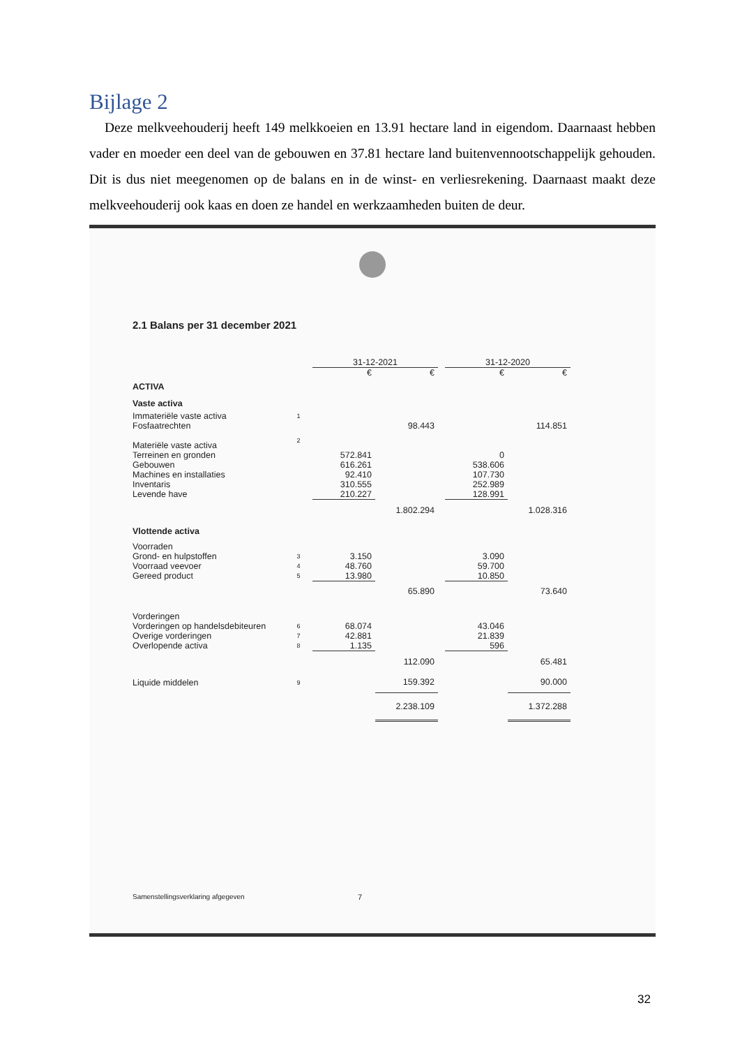Bijlage 2
Deze melkveehouderij heeft 149 melkkoeien en 13.91 hectare land in eigendom. Daarnaast hebben vader en moeder een deel van de gebouwen en 37.81 hectare land buitenvennootschappelijk gehouden. Dit is dus niet meegenomen op de balans en in de winst- en verliesrekening. Daarnaast maakt deze melkveehouderij ook kaas en doen ze handel en werkzaamheden buiten de deur.
2.1 Balans per 31 december 2021
| | | 31-12-2021 | | | 31-12-2020 | |
| --- | --- | --- | --- | --- | --- | --- |
| | | € | € | | € | € |
| ACTIVA | | | | | | |
| Vaste activa | | | | | | |
| Immateriële vaste activa | 1 | | | | | |
| Fosfaatrechten | | | 98.443 | | | 114.851 |
| Materiële vaste activa | 2 | | | | | |
| Terreinen en gronden | | 572.841 | | | 0 | |
| Gebouwen | | 616.261 | | | 538.606 | |
| Machines en installaties | | 92.410 | | | 107.730 | |
| Inventaris | | 310.555 | | | 252.989 | |
| Levende have | | 210.227 | | | 128.991 | |
| | | | 1.802.294 | | | 1.028.316 |
| Vlottende activa | | | | | | |
| Voorraden | | | | | | |
| Grond- en hulpstoffen | 3 | 3.150 | | | 3.090 | |
| Voorraad veevoer | 4 | 48.760 | | | 59.700 | |
| Gereed product | 5 | 13.980 | | | 10.850 | |
| | | | 65.890 | | | 73.640 |
| Vorderingen | | | | | | |
| Vorderingen op handelsdebiteuren | 6 | 68.074 | | | 43.046 | |
| Overige vorderingen | 7 | 42.881 | | | 21.839 | |
| Overlopende activa | 8 | 1.135 | | | 596 | |
| | | | 112.090 | | | 65.481 |
| Liquide middelen | 9 | | 159.392 | | | 90.000 |
| | | | 2.238.109 | | | 1.372.288 |
Samenstellingsverklaring afgegeven
7
32